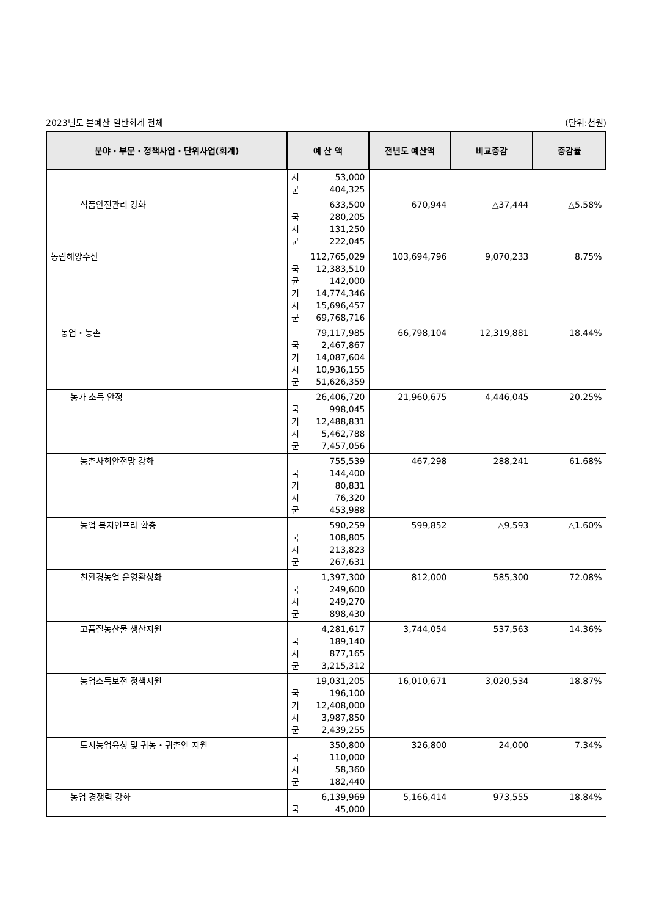2023년도 본예산 일반회계 전체 (단위:천원)
| 분야・부문・정책사업・단위사업(회계) | 예 산 액 | 전년도 예산액 | 비교증감 | 증감률 |
| --- | --- | --- | --- | --- |
| | 시 53,000 군 404,325 | | | |
| 식품안전관리 강화 | 633,500 국 280,205 시 131,250 군 222,045 | 670,944 | △37,444 | △5.58% |
| 농림해양수산 | 112,765,029 국 12,383,510 균 142,000 기 14,774,346 시 15,696,457 군 69,768,716 | 103,694,796 | 9,070,233 | 8.75% |
| 농업・농촌 | 79,117,985 국 2,467,867 기 14,087,604 시 10,936,155 군 51,626,359 | 66,798,104 | 12,319,881 | 18.44% |
| 농가 소득 안정 | 26,406,720 국 998,045 기 12,488,831 시 5,462,788 군 7,457,056 | 21,960,675 | 4,446,045 | 20.25% |
| 농촌사회안전망 강화 | 755,539 국 144,400 기 80,831 시 76,320 군 453,988 | 467,298 | 288,241 | 61.68% |
| 농업 복지인프라 확충 | 590,259 국 108,805 시 213,823 군 267,631 | 599,852 | △9,593 | △1.60% |
| 친환경농업 운영활성화 | 1,397,300 국 249,600 시 249,270 군 898,430 | 812,000 | 585,300 | 72.08% |
| 고품질농산물 생산지원 | 4,281,617 국 189,140 시 877,165 군 3,215,312 | 3,744,054 | 537,563 | 14.36% |
| 농업소득보전 정책지원 | 19,031,205 국 196,100 기 12,408,000 시 3,987,850 군 2,439,255 | 16,010,671 | 3,020,534 | 18.87% |
| 도시농업육성 및 귀농・귀촌인 지원 | 350,800 국 110,000 시 58,360 군 182,440 | 326,800 | 24,000 | 7.34% |
| 농업 경쟁력 강화 | 6,139,969 국 45,000 | 5,166,414 | 973,555 | 18.84% |